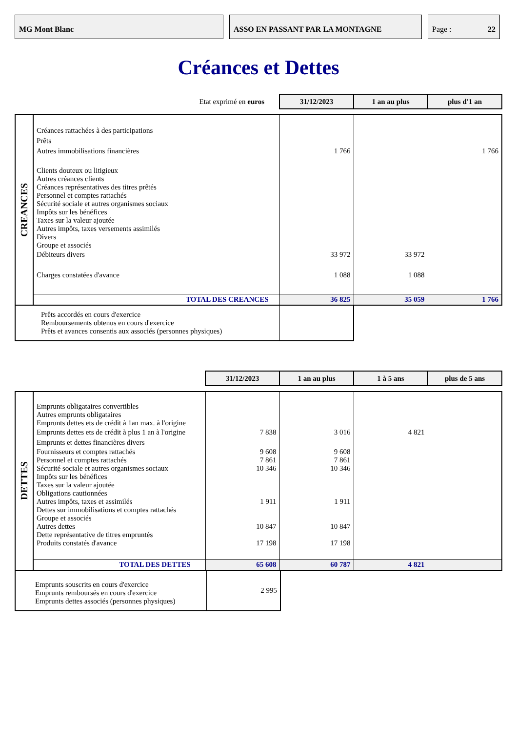MG Mont Blanc ASSO EN PASSANT PAR LA MONTAGNE Page : 22
Créances et Dettes
| Etat exprimé en euros | | 31/12/2023 | 1 an au plus | plus d'1 an |
| CREANCES | | | | |
| | Créances rattachées à des participations | | | |
| | Prêts | | | |
| | Autres immobilisations financières | 1 766 | | 1 766 |
| | Clients douteux ou litigieux Autres créances clients Créances représentatives des titres prêtés Personnel et comptes rattachés Sécurité sociale et autres organismes sociaux Impôts sur les bénéfices Taxes sur la valeur ajoutée Autres impôts, taxes versements assimilés Divers Groupe et associés | | | |
| | Débiteurs divers | 33 972 | 33 972 | |
| | Charges constatées d'avance | 1 088 | 1 088 | |
| | TOTAL DES CREANCES | 36 825 | 35 059 | 1 766 |
| Prêts accordés en cours d'exercice Remboursements obtenus en cours d'exercice Prêts et avances consentis aux associés (personnes physiques) | |
| | | 31/12/2023 | 1 an au plus | 1 à 5 ans | plus de 5 ans |
| DETTES | | | | | |
| | Emprunts obligataires convertibles Autres emprunts obligataires Emprunts dettes ets de crédit à 1an max. à l'origine | | | | |
| | Emprunts dettes ets de crédit à plus 1 an à l'origine | 7 838 | 3 016 | 4 821 | |
| | Emprunts et dettes financières divers | | | | |
| | Fournisseurs et comptes rattachés Personnel et comptes rattachés Sécurité sociale et autres organismes sociaux | 9 608 7 861 10 346 | 9 608 7 861 10 346 | | |
| | Impôts sur les bénéfices Taxes sur la valeur ajoutée Obligations cautionnées | | | | |
| | Autres impôts, taxes et assimilés Dettes sur immobilisations et comptes rattachés Groupe et associés | 1 911 | 1 911 | | |
| | Autres dettes Dette représentative de titres empruntés Produits constatés d'avance | 10 847 17 198 | 10 847 17 198 | | |
| | TOTAL DES DETTES | 65 608 | 60 787 | 4 821 | |
| Emprunts souscrits en cours d'exercice Emprunts remboursés en cours d'exercice Emprunts dettes associés (personnes physiques) | 2 995 |